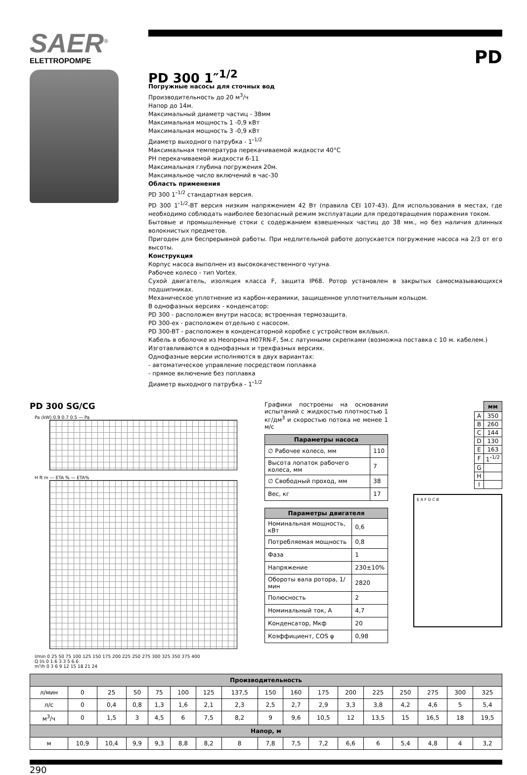SAER<sup>®</sup>
ELETTROPOMPE
PD
PD 300 1″<sup>1/2</sup>
Погружные насосы для сточных вод
Производительность до 20 м<sup>3</sup>/ч
Напор до 14м.
Максимальный диаметр частиц - 38мм
Максимальная мощность 1 -0,9 кВт
Максимальная мощность 3 -0,9 кВт
Диаметр выходного патрубка - 1″<sup>1/2</sup>
Максимальная температура перекачиваемой жидкости 40°C
PH перекачиваемой жидкости 6-11
Максимальная глубина погружения 20м.
Максимальное число включений в час-30
Область применения
PD 300 1″<sup>1/2</sup> стандартная версия.
PD 300 1″<sup>1/2</sup>-BT версия низким напряжением 42 Вт (правила CEI 107-43). Для использования в местах, где необходимо соблюдать наиболее безопасный режим эксплуатации для предотвращения поражения током.
Бытовые и промышленные стоки с содержанием взвешенных частиц до 38 мм., но без наличия длинных волокнистых предметов.
Пригоден для беспрерывной работы. При недлительной работе допускается погружение насоса на 2/3 от его высоты.
Конструкция
Корпус насоса выполнен из высококачественного чугуна.
Рабочее колесо - тип Vortex.
Сухой двигатель, изоляция класса F, защита IP68. Ротор установлен в закрытых самосмазывающихся подшипниках.
Механическое уплотнение из карбон-керамики, защищенное уплотнительным кольцом.
В однофазных версиях - конденсатор:
PD 300 - расположен внутри насоса; встроенная термозащита.
PD 300-ex - расположен отдельно с насосом.
PD 300-BT - расположен в конденсаторной коробке с устройством вкл/выкл.
Кабель в оболочке из Неопрена H07RN-F, 5м.с латунными скрепками (возможна поставка с 10 м. кабелем.)
Изготавливаются в однофазных и трехфазных версиях.
Однофазные версии исполняются в двух вариантах:
- автоматическое управление посредством поплавка
- прямое включение без поплавка
Диаметр выходного патрубка - 1″<sup>1/2</sup>
PD 300 SG/CG
Pa (kW) 0.9 0.7 0.5 — Pa
H ft m — ETA % — ETA%
l/min 0 25 50 75 100 125 150 175 200 225 250 275 300 325 350 375 400
Q l/s 0 1.6 3.3 5 6.6
m³/h 0 3 6 9 12 15 18 21 24
Графики построены на основании испытаний с жидкостью плотностью 1 кг/дм<sup>3</sup> и скоростью потока не менее 1 м/с
| Параметры насоса | |
| --- | --- |
| ∅ Рабочее колесо, мм | 110 |
| Высота лопаток рабочего колеса, мм | 7 |
| ∅ Свободный проход, мм | 38 |
| Вес, кг | 17 |
| Параметры двигателя | |
| --- | --- |
| Номинальная мощность, кВт | 0,6 |
| Потребляемая мощность | 0,8 |
| Фаза | 1 |
| Напряжение | 230±10% |
| Обороты вала ротора, 1/мин | 2820 |
| Полюсность | 2 |
| Номинальный ток, А | 4,7 |
| Конденсатор, Мкф | 20 |
| Коэффициент, COS φ | 0,98 |
| | мм |
| A | 350 |
| B | 260 |
| C | 144 |
| D | 130 |
| E | 163 |
| F | 1″<sup>1/2</sup> |
| G | |
| H | |
| I | |
E A F D C B
| Производительность | | | | | | | | | | | | | | | | |
| --- | --- | --- | --- | --- | --- | --- | --- | --- | --- | --- | --- | --- | --- | --- | --- | --- |
| л/мин | 0 | 25 | 50 | 75 | 100 | 125 | 137,5 | 150 | 160 | 175 | 200 | 225 | 250 | 275 | 300 | 325 |
| л/с | 0 | 0,4 | 0,8 | 1,3 | 1,6 | 2,1 | 2,3 | 2,5 | 2,7 | 2,9 | 3,3 | 3,8 | 4,2 | 4,6 | 5 | 5,4 |
| м<sup>3</sup>/ч | 0 | 1,5 | 3 | 4,5 | 6 | 7,5 | 8,2 | 9 | 9,6 | 10,5 | 12 | 13,5 | 15 | 16,5 | 18 | 19,5 |
| Напор, м | | | | | | | | | | | | | | | | |
| м | 10,9 | 10,4 | 9,9 | 9,3 | 8,8 | 8,2 | 8 | 7,8 | 7,5 | 7,2 | 6,6 | 6 | 5,4 | 4,8 | 4 | 3,2 |
290